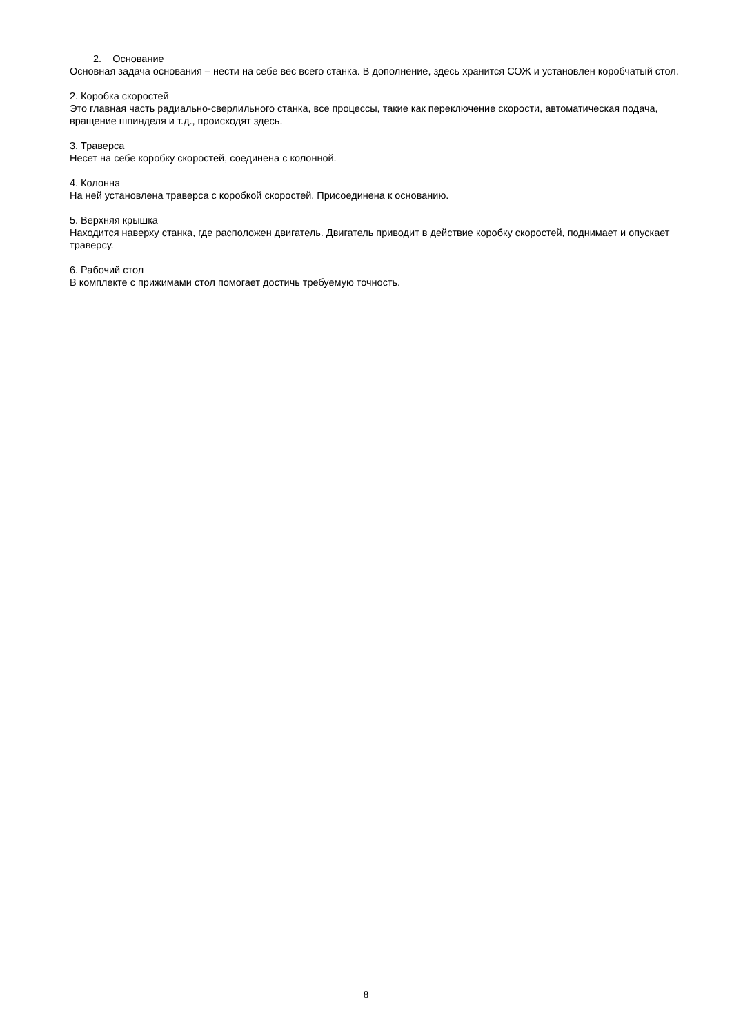2. Основание
Основная задача основания – нести на себе вес всего станка. В дополнение, здесь хранится СОЖ и установлен коробчатый стол.
2. Коробка скоростей
Это главная часть радиально-сверлильного станка, все процессы, такие как переключение скорости, автоматическая подача, вращение шпинделя и т.д., происходят здесь.
3. Траверса
Несет на себе коробку скоростей, соединена с колонной.
4. Колонна
На ней установлена траверса с коробкой скоростей. Присоединена к основанию.
5. Верхняя крышка
Находится наверху станка, где расположен двигатель. Двигатель приводит в действие коробку скоростей, поднимает и опускает траверсу.
6. Рабочий стол
В комплекте с прижимами стол помогает достичь требуемую точность.
8